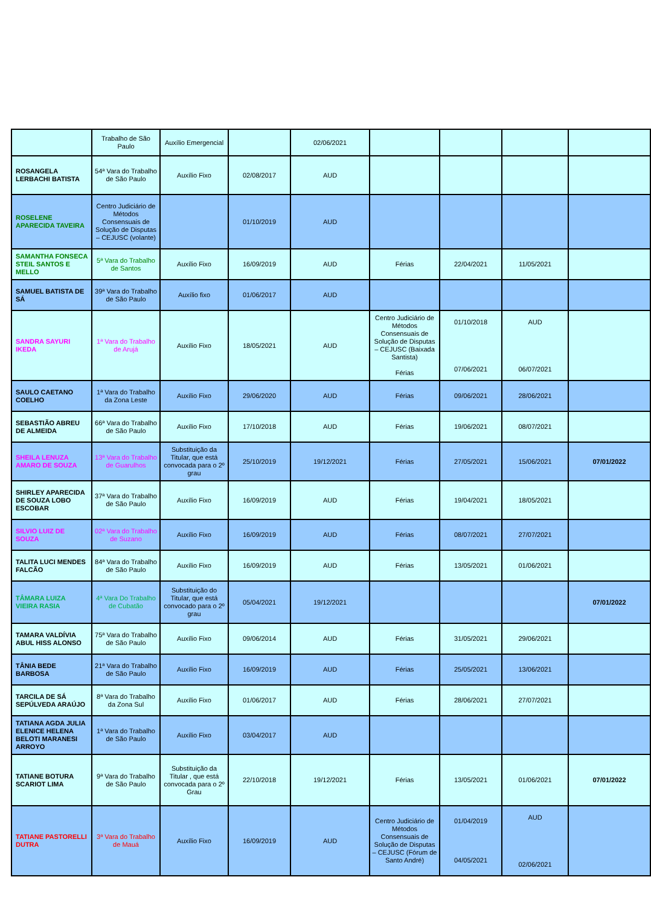| | Trabalho de São Paulo | Auxílio Emergencial | | 02/06/2021 | | | | |
| ROSANGELA LERBACHI BATISTA | 54ª Vara do Trabalho de São Paulo | Auxílio Fixo | 02/08/2017 | AUD | | | | |
| ROSELENE APARECIDA TAVEIRA | Centro Judiciário de Métodos Consensuais de Solução de Disputas – CEJUSC (volante) | | 01/10/2019 | AUD | | | | |
| SAMANTHA FONSECA STEIL SANTOS E MELLO | 5ª Vara do Trabalho de Santos | Auxílio Fixo | 16/09/2019 | AUD | Férias | 22/04/2021 | 11/05/2021 | |
| SAMUEL BATISTA DE SÁ | 39ª Vara do Trabalho de São Paulo | Auxílio fixo | 01/06/2017 | AUD | | | | |
| SANDRA SAYURI IKEDA | 1ª Vara do Trabalho de Arujá | Auxílio Fixo | 18/05/2021 | AUD | Centro Judiciário de Métodos Consensuais de Solução de Disputas – CEJUSC (Baixada Santista) Férias | 01/10/2018 07/06/2021 | AUD 06/07/2021 | |
| SAULO CAETANO COELHO | 1ª Vara do Trabalho da Zona Leste | Auxílio Fixo | 29/06/2020 | AUD | Férias | 09/06/2021 | 28/06/2021 | |
| SEBASTIÃO ABREU DE ALMEIDA | 66ª Vara do Trabalho de São Paulo | Auxílio Fixo | 17/10/2018 | AUD | Férias | 19/06/2021 | 08/07/2021 | |
| SHEILA LENUZA AMARO DE SOUZA | 13ª Vara do Trabalho de Guarulhos | Substituição da Titular, que está convocada para o 2º grau | 25/10/2019 | 19/12/2021 | Férias | 27/05/2021 | 15/06/2021 | 07/01/2022 |
| SHIRLEY APARECIDA DE SOUZA LOBO ESCOBAR | 37ª Vara do Trabalho de São Paulo | Auxílio Fixo | 16/09/2019 | AUD | Férias | 19/04/2021 | 18/05/2021 | |
| SILVIO LUIZ DE SOUZA | 02ª Vara do Trabalho de Suzano | Auxílio Fixo | 16/09/2019 | AUD | Férias | 08/07/2021 | 27/07/2021 | |
| TALITA LUCI MENDES FALCÃO | 84ª Vara do Trabalho de São Paulo | Auxílio Fixo | 16/09/2019 | AUD | Férias | 13/05/2021 | 01/06/2021 | |
| TÂMARA LUIZA VIEIRA RASIA | 4ª Vara Do Trabalho de Cubatão | Substituição do Titular, que está convocado para o 2º grau | 05/04/2021 | 19/12/2021 | | | | 07/01/2022 |
| TAMARA VALDÍVIA ABUL HISS ALONSO | 75ª Vara do Trabalho de São Paulo | Auxílio Fixo | 09/06/2014 | AUD | Férias | 31/05/2021 | 29/06/2021 | |
| TÂNIA BEDE BARBOSA | 21ª Vara do Trabalho de São Paulo | Auxílio Fixo | 16/09/2019 | AUD | Férias | 25/05/2021 | 13/06/2021 | |
| TARCILA DE SÁ SEPÚLVEDA ARAÚJO | 8ª Vara do Trabalho da Zona Sul | Auxílio Fixo | 01/06/2017 | AUD | Férias | 28/06/2021 | 27/07/2021 | |
| TATIANA AGDA JULIA ELENICE HELENA BELOTI MARANESI ARROYO | 1ª Vara do Trabalho de São Paulo | Auxílio Fixo | 03/04/2017 | AUD | | | | |
| TATIANE BOTURA SCARIOT LIMA | 9ª Vara do Trabalho de São Paulo | Substituição da Titular , que está convocada para o 2º Grau | 22/10/2018 | 19/12/2021 | Férias | 13/05/2021 | 01/06/2021 | 07/01/2022 |
| TATIANE PASTORELLI DUTRA | 3ª Vara do Trabalho de Mauá | Auxílio Fixo | 16/09/2019 | AUD | Centro Judiciário de Métodos Consensuais de Solução de Disputas – CEJUSC (Fórum de Santo André) | 01/04/2019 04/05/2021 | AUD 02/06/2021 | |